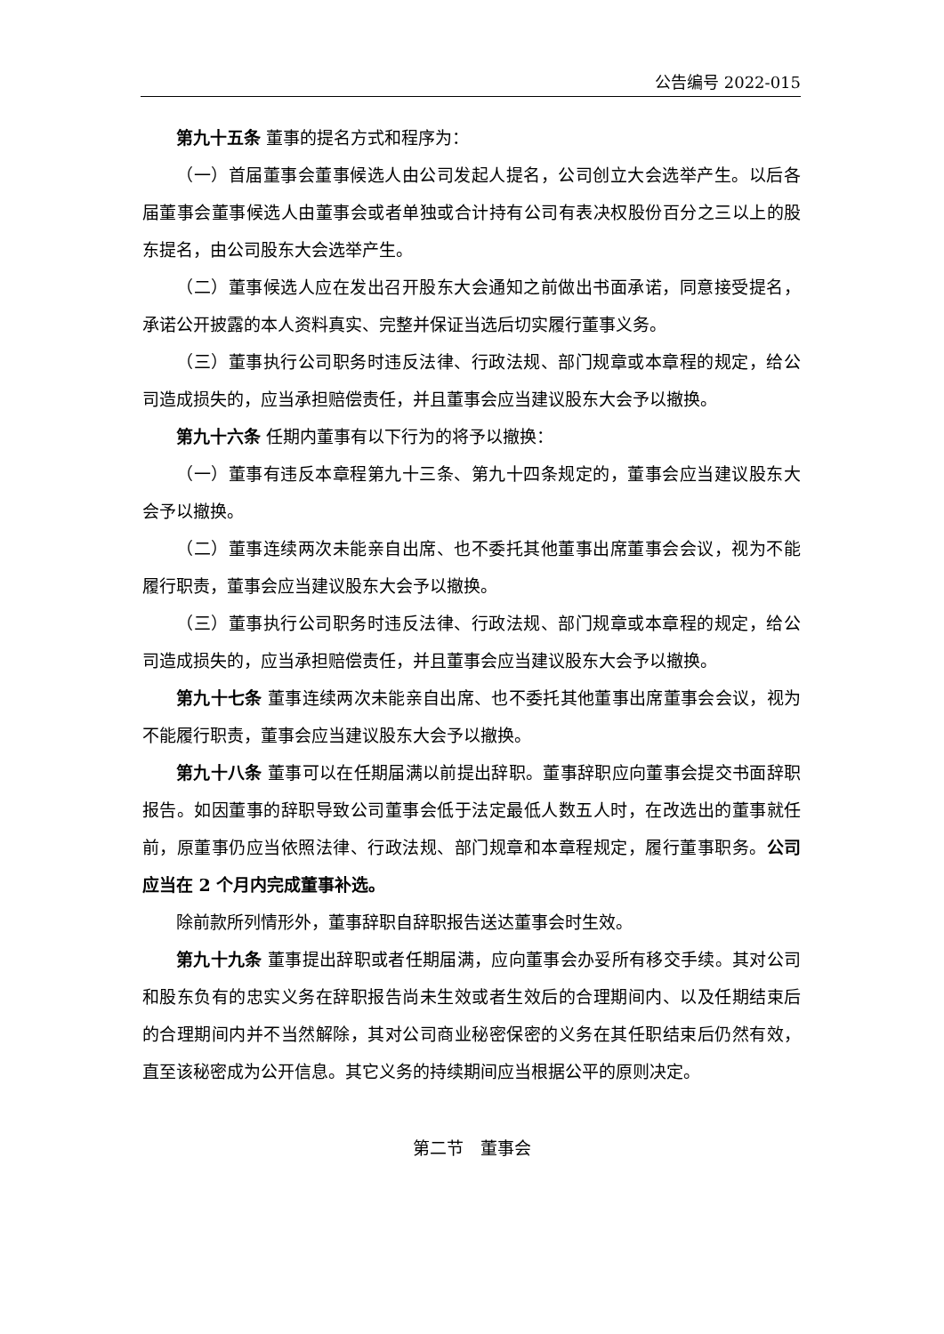公告编号 2022-015
第九十五条 董事的提名方式和程序为：
（一）首届董事会董事候选人由公司发起人提名，公司创立大会选举产生。以后各届董事会董事候选人由董事会或者单独或合计持有公司有表决权股份百分之三以上的股东提名，由公司股东大会选举产生。
（二）董事候选人应在发出召开股东大会通知之前做出书面承诺，同意接受提名，承诺公开披露的本人资料真实、完整并保证当选后切实履行董事义务。
（三）董事执行公司职务时违反法律、行政法规、部门规章或本章程的规定，给公司造成损失的，应当承担赔偿责任，并且董事会应当建议股东大会予以撤换。
第九十六条 任期内董事有以下行为的将予以撤换：
（一）董事有违反本章程第九十三条、第九十四条规定的，董事会应当建议股东大会予以撤换。
（二）董事连续两次未能亲自出席、也不委托其他董事出席董事会会议，视为不能履行职责，董事会应当建议股东大会予以撤换。
（三）董事执行公司职务时违反法律、行政法规、部门规章或本章程的规定，给公司造成损失的，应当承担赔偿责任，并且董事会应当建议股东大会予以撤换。
第九十七条 董事连续两次未能亲自出席、也不委托其他董事出席董事会会议，视为不能履行职责，董事会应当建议股东大会予以撤换。
第九十八条 董事可以在任期届满以前提出辞职。董事辞职应向董事会提交书面辞职报告。如因董事的辞职导致公司董事会低于法定最低人数五人时，在改选出的董事就任前，原董事仍应当依照法律、行政法规、部门规章和本章程规定，履行董事职务。公司应当在 2 个月内完成董事补选。
除前款所列情形外，董事辞职自辞职报告送达董事会时生效。
第九十九条 董事提出辞职或者任期届满，应向董事会办妥所有移交手续。其对公司和股东负有的忠实义务在辞职报告尚未生效或者生效后的合理期间内、以及任期结束后的合理期间内并不当然解除，其对公司商业秘密保密的义务在其任职结束后仍然有效，直至该秘密成为公开信息。其它义务的持续期间应当根据公平的原则决定。
第二节　董事会